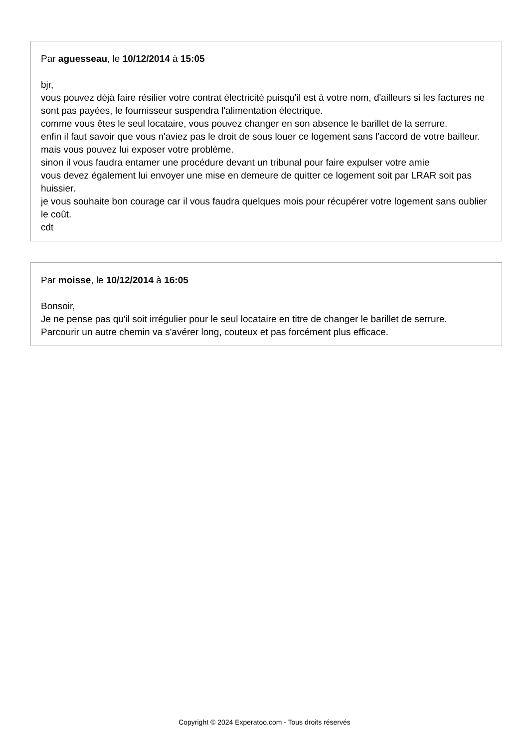Par aguesseau, le 10/12/2014 à 15:05
bjr,
vous pouvez déjà faire résilier votre contrat électricité puisqu'il est à votre nom, d'ailleurs si les factures ne sont pas payées, le fournisseur suspendra l'alimentation électrique.
comme vous êtes le seul locataire, vous pouvez changer en son absence le barillet de la serrure.
enfin il faut savoir que vous n'aviez pas le droit de sous louer ce logement sans l'accord de votre bailleur.
mais vous pouvez lui exposer votre problème.
sinon il vous faudra entamer une procédure devant un tribunal pour faire expulser votre amie
vous devez également lui envoyer une mise en demeure de quitter ce logement soit par LRAR soit pas huissier.
je vous souhaite bon courage car il vous faudra quelques mois pour récupérer votre logement sans oublier le coût.
cdt
Par moisse, le 10/12/2014 à 16:05
Bonsoir,
Je ne pense pas qu'il soit irrégulier pour le seul locataire en titre de changer le barillet de serrure.
Parcourir un autre chemin va s'avérer long, couteux et pas forcément plus efficace.
Copyright © 2024 Experatoo.com - Tous droits réservés